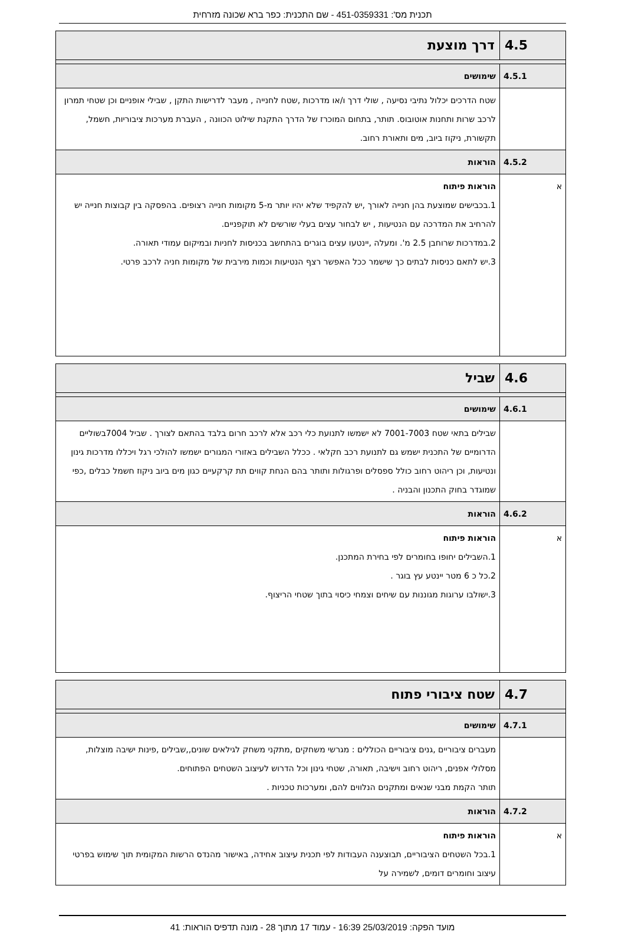תכנית מס': 451-0359331 - שם התכנית: כפר ברא שכונה מזרחית
| 4.5 | דרך מוצעת |
| 4.5.1 | שימושים |
| | שטח הדרכים יכלול נתיבי נסיעה , שולי דרך ו/או מדרכות ,שטח לחנייה , מעבר לדרישות התקן , שבילי אופניים וכן שטחי תמרון לרכב שרות ותחנות אוטובוס. תותר, בתחום המוכרז של הדרך התקנת שילוט הכוונה , העברת מערכות ציבוריות, חשמל, תקשורת, ניקוז ביוב, מים ותאורת רחוב. |
| 4.5.2 | הוראות |
| א | הוראות פיתוח 1.בכבישים שמוצעת בהן חנייה לאורך ,יש להקפיד שלא יהיו יותר מ-5 מקומות חנייה רצופים. בהפסקה בין קבוצות חנייה יש להרחיב את המדרכה עם הנטיעות , יש לבחור עצים בעלי שורשים לא תוקפניים. 2.במדרכות שרוחבן 2.5 מ'. ומעלה ,יינטעו עצים בוגרים בהתחשב בכניסות לחניות ובמיקום עמודי תאורה. 3.יש לתאם כניסות לבתים כך שישמר ככל האפשר רצף הנטיעות וכמות מירבית של מקומות חניה לרכב פרטי. |
| 4.6 | שביל |
| 4.6.1 | שימושים |
| | שבילים בתאי שטח 7001-7003 לא ישמשו לתנועת כלי רכב אלא לרכב חרום בלבד בהתאם לצורך . שביל 7004בשוליים הדרומיים של התכנית ישמש גם לתנועת רכב חקלאי . ככלל השבילים באזורי המגורים ישמשו להולכי רגל ויכללו מדרכות גינון ונטיעות, וכן ריהוט רחוב כולל ספסלים ופרגולות ותותר בהם הנחת קווים תת קרקעיים כגון מים ביוב ניקוז חשמל כבלים ,כפי שמוגדר בחוק התכנון והבניה . |
| 4.6.2 | הוראות |
| א | הוראות פיתוח 1.השבילים יחופו בחומרים לפי בחירת המתכנן. 2.כל כ 6 מטר יינטע עץ בוגר . 3.ישולבו ערוגות מגוננות עם שיחים וצמחי כיסוי בתוך שטחי הריצוף. |
| 4.7 | שטח ציבורי פתוח |
| 4.7.1 | שימושים |
| | מעברים ציבוריים ,גנים ציבוריים הכוללים : מגרשי משחקים ,מתקני משחק לגילאים שונים,,שבילים ,פינות ישיבה מוצלות, מסלולי אפנים, ריהוט רחוב וישיבה, תאורה, שטחי גינון וכל הדרוש לעיצוב השטחים הפתוחים. תותר הקמת מבני שנאים ומתקנים הנלווים להם, ומערכות טכניות . |
| 4.7.2 | הוראות |
| א | הוראות פיתוח 1.בכל השטחים הציבוריים, תבוצענה העבודות לפי תכנית עיצוב אחידה, באישור מהנדס הרשות המקומית תוך שימוש בפרטי עיצוב וחומרים דומים, לשמירה על |
מועד הפקה: 25/03/2019 16:39 - עמוד 17 מתוך 28 - מונה תדפיס הוראות: 41